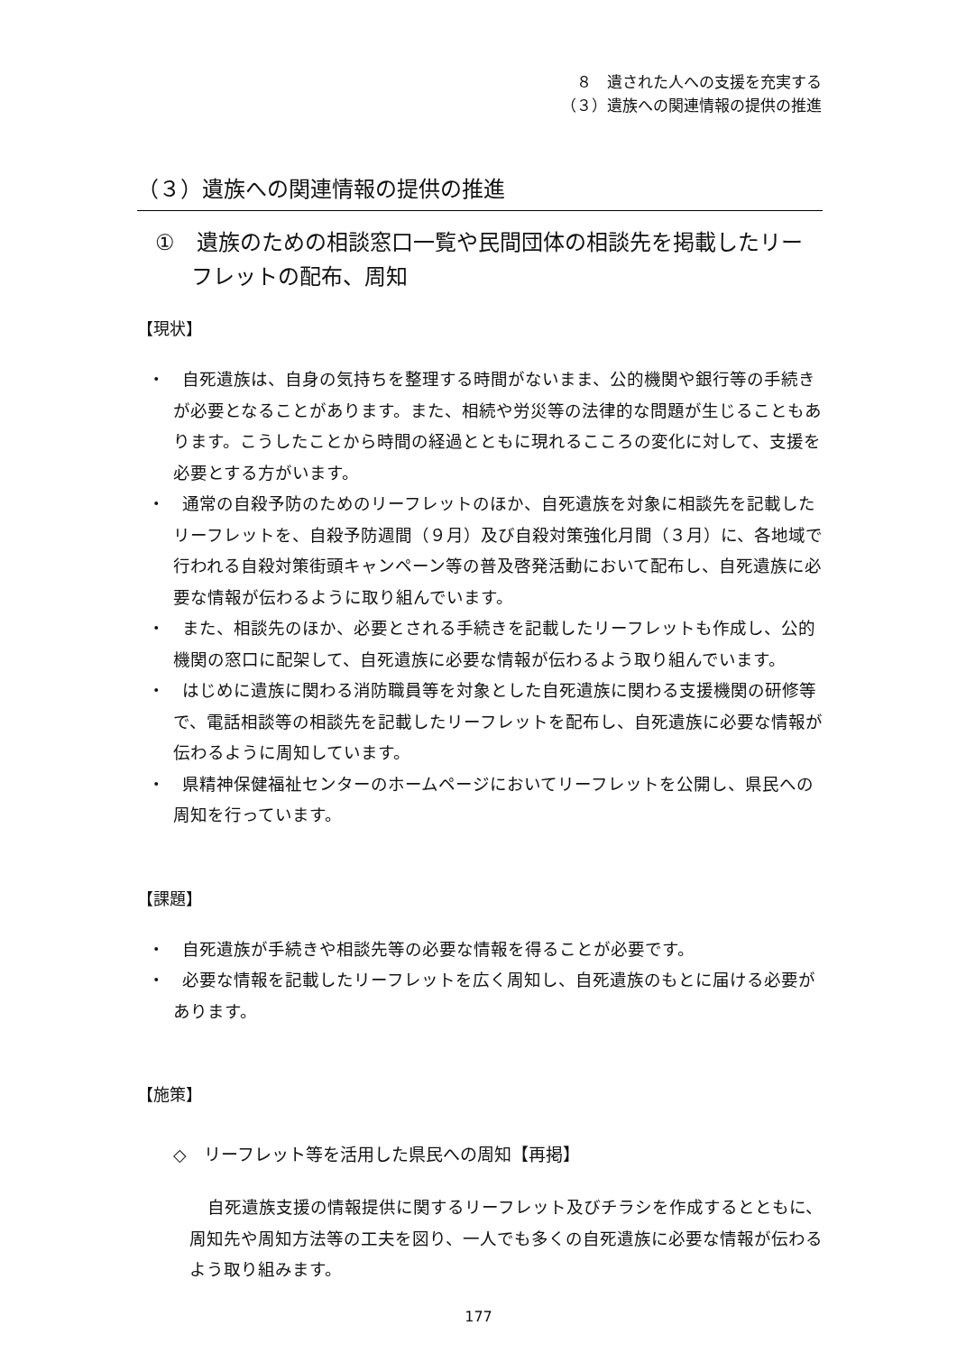８　遺された人への支援を充実する
（３）遺族への関連情報の提供の推進
（３）遺族への関連情報の提供の推進
①　遺族のための相談窓口一覧や民間団体の相談先を掲載したリーフレットの配布、周知
【現状】
・　自死遺族は、自身の気持ちを整理する時間がないまま、公的機関や銀行等の手続きが必要となることがあります。また、相続や労災等の法律的な問題が生じることもあります。こうしたことから時間の経過とともに現れるこころの変化に対して、支援を必要とする方がいます。
・　通常の自殺予防のためのリーフレットのほか、自死遺族を対象に相談先を記載したリーフレットを、自殺予防週間（９月）及び自殺対策強化月間（３月）に、各地域で行われる自殺対策街頭キャンペーン等の普及啓発活動において配布し、自死遺族に必要な情報が伝わるように取り組んでいます。
・　また、相談先のほか、必要とされる手続きを記載したリーフレットも作成し、公的機関の窓口に配架して、自死遺族に必要な情報が伝わるよう取り組んでいます。
・　はじめに遺族に関わる消防職員等を対象とした自死遺族に関わる支援機関の研修等で、電話相談等の相談先を記載したリーフレットを配布し、自死遺族に必要な情報が伝わるように周知しています。
・　県精神保健福祉センターのホームページにおいてリーフレットを公開し、県民への周知を行っています。
【課題】
・　自死遺族が手続きや相談先等の必要な情報を得ることが必要です。
・　必要な情報を記載したリーフレットを広く周知し、自死遺族のもとに届ける必要があります。
【施策】
◇　リーフレット等を活用した県民への周知【再掲】
自死遺族支援の情報提供に関するリーフレット及びチラシを作成するとともに、周知先や周知方法等の工夫を図り、一人でも多くの自死遺族に必要な情報が伝わるよう取り組みます。
177